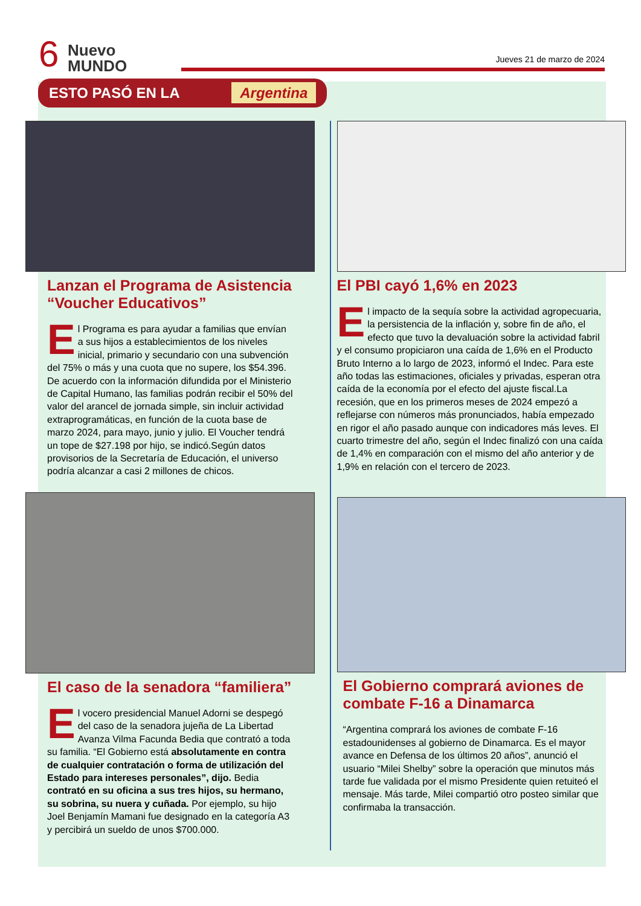6
Nuevo
MUNDO
Jueves 21 de marzo de 2024
ESTO PASÓ EN LA Argentina
Lanzan el Programa de Asistencia “Voucher Educativos”
El Programa es para ayudar a familias que envían a sus hijos a establecimientos de los niveles inicial, primario y secundario con una subvención del 75% o más y una cuota que no supere, los $54.396. De acuerdo con la información difundida por el Ministerio de Capital Humano, las familias podrán recibir el 50% del valor del arancel de jornada simple, sin incluir actividad extraprogramáticas, en función de la cuota base de marzo 2024, para mayo, junio y julio. El Voucher tendrá un tope de $27.198 por hijo, se indicó.Según datos provisorios de la Secretaría de Educación, el universo podría alcanzar a casi 2 millones de chicos.
El caso de la senadora “familiera”
El vocero presidencial Manuel Adorni se despegó del caso de la senadora jujeña de La Libertad Avanza Vilma Facunda Bedia que contrató a toda su familia. “El Gobierno está absolutamente en contra de cualquier contratación o forma de utilización del Estado para intereses personales”, dijo. Bedia contrató en su oficina a sus tres hijos, su hermano, su sobrina, su nuera y cuñada. Por ejemplo, su hijo Joel Benjamín Mamani fue designado en la categoría A3 y percibirá un sueldo de unos $700.000.
El PBI cayó 1,6% en 2023
El impacto de la sequía sobre la actividad agropecuaria, la persistencia de la inflación y, sobre fin de año, el efecto que tuvo la devaluación sobre la actividad fabril y el consumo propiciaron una caída de 1,6% en el Producto Bruto Interno a lo largo de 2023, informó el Indec. Para este año todas las estimaciones, oficiales y privadas, esperan otra caída de la economía por el efecto del ajuste fiscal.La recesión, que en los primeros meses de 2024 empezó a reflejarse con números más pronunciados, había empezado en rigor el año pasado aunque con indicadores más leves. El cuarto trimestre del año, según el Indec finalizó con una caída de 1,4% en comparación con el mismo del año anterior y de 1,9% en relación con el tercero de 2023.
El Gobierno comprará aviones de combate F-16 a Dinamarca
“Argentina comprará los aviones de combate F-16 estadounidenses al gobierno de Dinamarca. Es el mayor avance en Defensa de los últimos 20 años”, anunció el usuario “Milei Shelby” sobre la operación que minutos más tarde fue validada por el mismo Presidente quien retuiteó el mensaje. Más tarde, Milei compartió otro posteo similar que confirmaba la transacción.